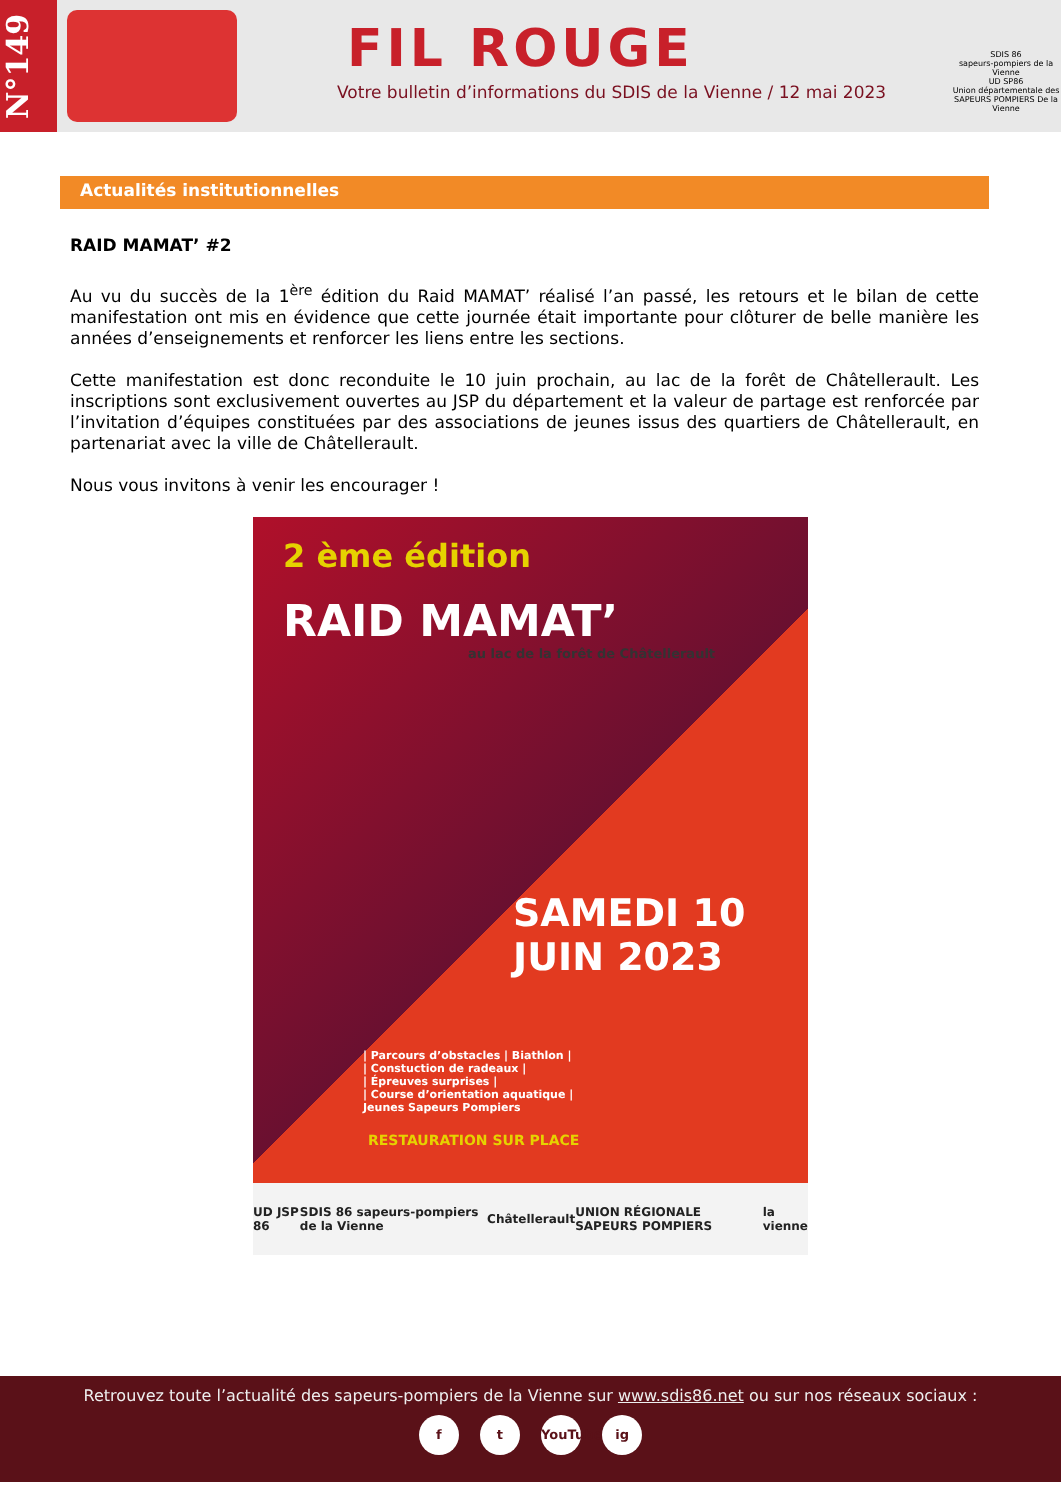N°149
FIL ROUGE
Votre bulletin d’informations du SDIS de la Vienne / 12 mai 2023
SDIS 86
sapeurs-pompiers de la Vienne
UD SP86
Union départementale des SAPEURS POMPIERS De la Vienne
Actualités institutionnelles
RAID MAMAT’ #2
Au vu du succès de la 1<sup>ère</sup> édition du Raid MAMAT’ réalisé l’an passé, les retours et le bilan de cette manifestation ont mis en évidence que cette journée était importante pour clôturer de belle manière les années d’enseignements et renforcer les liens entre les sections.
Cette manifestation est donc reconduite le 10 juin prochain, au lac de la forêt de Châtellerault. Les inscriptions sont exclusivement ouvertes au JSP du département et la valeur de partage est renforcée par l’invitation d’équipes constituées par des associations de jeunes issus des quartiers de Châtellerault, en partenariat avec la ville de Châtellerault.
Nous vous invitons à venir les encourager !
2 ème édition
RAID MAMAT’
au lac de la forêt de Châtellerault
SAMEDI 10
JUIN 2023
| Parcours d’obstacles | Biathlon |
| Constuction de radeaux |
| Épreuves surprises |
| Course d’orientation aquatique |
Jeunes Sapeurs Pompiers
RESTAURATION SUR PLACE
UD JSP 86 SDIS 86 sapeurs-pompiers de la Vienne Châtellerault UNION RÉGIONALE SAPEURS POMPIERS la vienne
Retrouvez toute l’actualité des sapeurs-pompiers de la Vienne sur www.sdis86.net ou sur nos réseaux sociaux :
f t YouTube ig